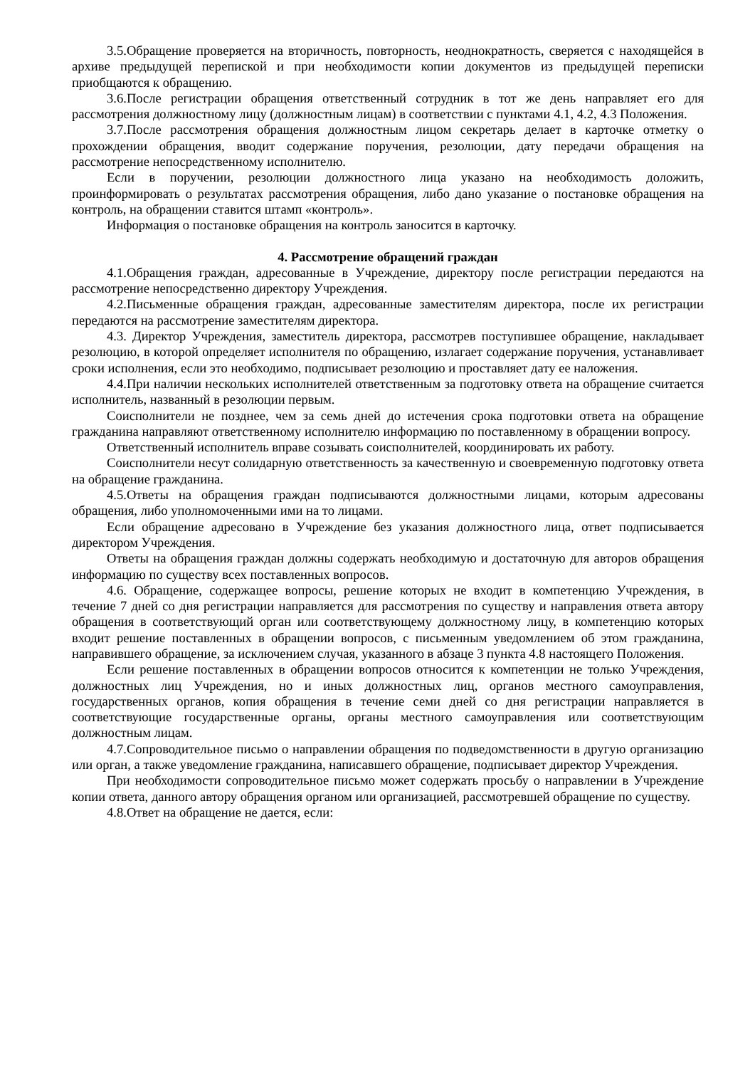3.5.Обращение проверяется на вторичность, повторность, неоднократность, сверяется с находящейся в архиве предыдущей перепиской и при необходимости копии документов из предыдущей переписки приобщаются к обращению.
3.6.После регистрации обращения ответственный сотрудник в тот же день направляет его для рассмотрения должностному лицу (должностным лицам) в соответствии с пунктами 4.1, 4.2, 4.3 Положения.
3.7.После рассмотрения обращения должностным лицом секретарь делает в карточке отметку о прохождении обращения, вводит содержание поручения, резолюции, дату передачи обращения на рассмотрение непосредственному исполнителю.
Если в поручении, резолюции должностного лица указано на необходимость доложить, проинформировать о результатах рассмотрения обращения, либо дано указание о постановке обращения на контроль, на обращении ставится штамп «контроль».
Информация о постановке обращения на контроль заносится в карточку.
4. Рассмотрение обращений граждан
4.1.Обращения граждан, адресованные в Учреждение, директору после регистрации передаются на рассмотрение непосредственно директору Учреждения.
4.2.Письменные обращения граждан, адресованные заместителям директора, после их регистрации передаются на рассмотрение заместителям директора.
4.3. Директор Учреждения, заместитель директора, рассмотрев поступившее обращение, накладывает резолюцию, в которой определяет исполнителя по обращению, излагает содержание поручения, устанавливает сроки исполнения, если это необходимо, подписывает резолюцию и проставляет дату ее наложения.
4.4.При наличии нескольких исполнителей ответственным за подготовку ответа на обращение считается исполнитель, названный в резолюции первым.
Соисполнители не позднее, чем за семь дней до истечения срока подготовки ответа на обращение гражданина направляют ответственному исполнителю информацию по поставленному в обращении вопросу.
Ответственный исполнитель вправе созывать соисполнителей, координировать их работу.
Соисполнители несут солидарную ответственность за качественную и своевременную подготовку ответа на обращение гражданина.
4.5.Ответы на обращения граждан подписываются должностными лицами, которым адресованы обращения, либо уполномоченными ими на то лицами.
Если обращение адресовано в Учреждение без указания должностного лица, ответ подписывается директором Учреждения.
Ответы на обращения граждан должны содержать необходимую и достаточную для авторов обращения информацию по существу всех поставленных вопросов.
4.6. Обращение, содержащее вопросы, решение которых не входит в компетенцию Учреждения, в течение 7 дней со дня регистрации направляется для рассмотрения по существу и направления ответа автору обращения в соответствующий орган или соответствующему должностному лицу, в компетенцию которых входит решение поставленных в обращении вопросов, с письменным уведомлением об этом гражданина, направившего обращение, за исключением случая, указанного в абзаце 3 пункта 4.8 настоящего Положения.
Если решение поставленных в обращении вопросов относится к компетенции не только Учреждения, должностных лиц Учреждения, но и иных должностных лиц, органов местного самоуправления, государственных органов, копия обращения в течение семи дней со дня регистрации направляется в соответствующие государственные органы, органы местного самоуправления или соответствующим должностным лицам.
4.7.Сопроводительное письмо о направлении обращения по подведомственности в другую организацию или орган, а также уведомление гражданина, написавшего обращение, подписывает директор Учреждения.
При необходимости сопроводительное письмо может содержать просьбу о направлении в Учреждение копии ответа, данного автору обращения органом или организацией, рассмотревшей обращение по существу.
4.8.Ответ на обращение не дается, если: